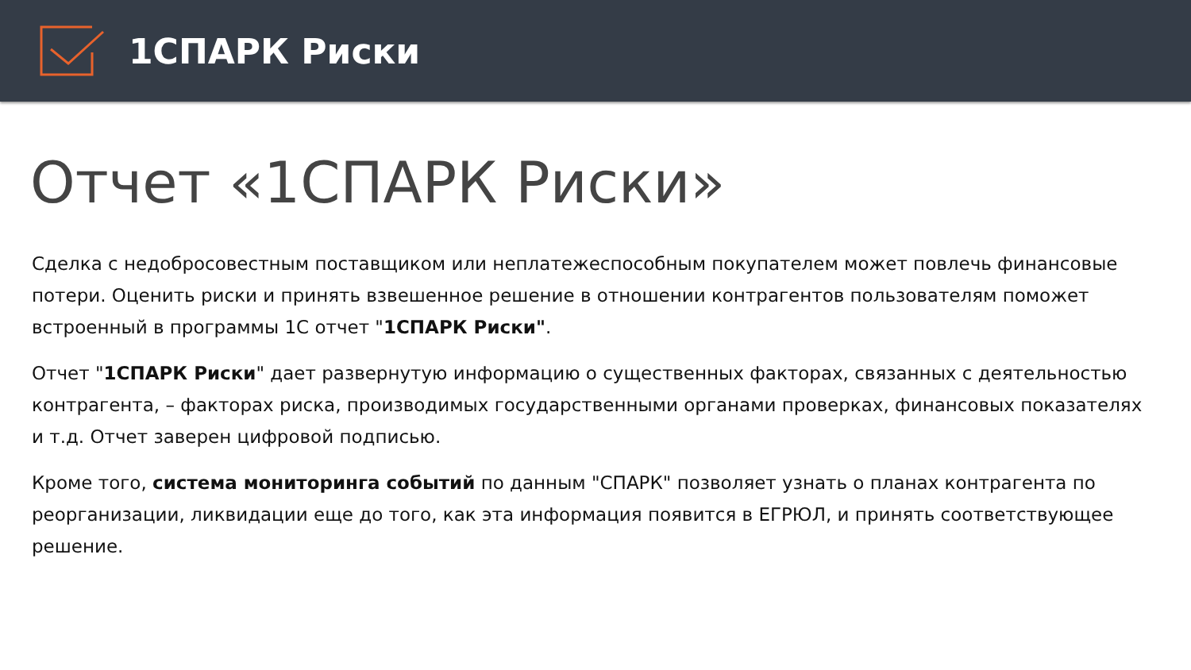1СПАРК Риски
Отчет «1СПАРК Риски»
Сделка с недобросовестным поставщиком или неплатежеспособным покупателем может повлечь финансовые потери. Оценить риски и принять взвешенное решение в отношении контрагентов пользователям поможет встроенный в программы 1С отчет "1СПАРК Риски".
Отчет "1СПАРК Риски" дает развернутую информацию о существенных факторах, связанных с деятельностью контрагента, – факторах риска, производимых государственными органами проверках, финансовых показателях и т.д. Отчет заверен цифровой подписью.
Кроме того, система мониторинга событий по данным "СПАРК" позволяет узнать о планах контрагента по реорганизации, ликвидации еще до того, как эта информация появится в ЕГРЮЛ, и принять соответствующее решение.